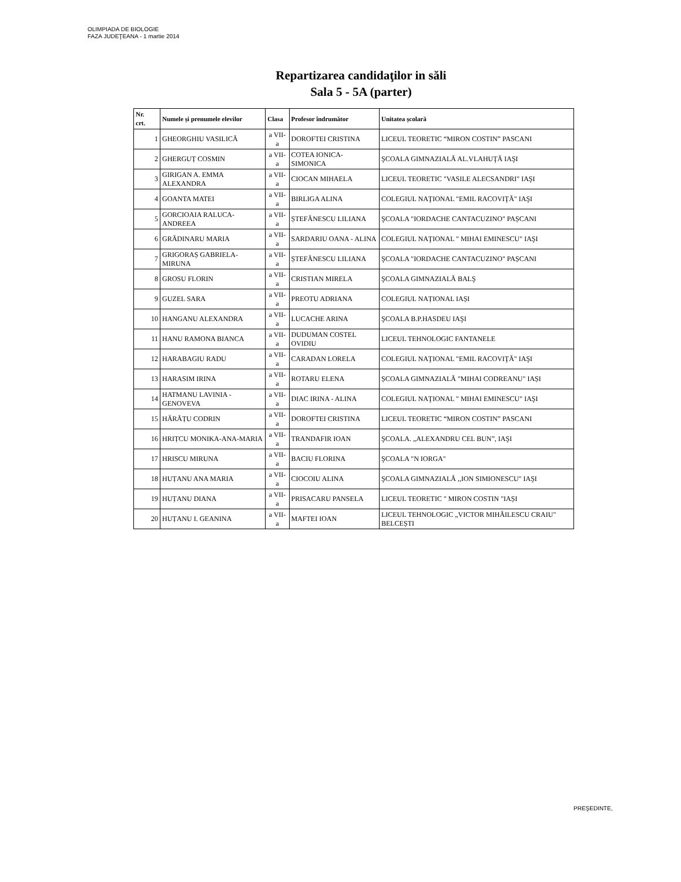OLIMPIADA DE BIOLOGIE
FAZA JUDEŢEANA - 1 martie 2014
Repartizarea candidaţilor in săli
Sala 5 - 5A (parter)
| Nr. crt. | Numele și prenumele elevilor | Clasa | Profesor îndrumător | Unitatea școlară |
| --- | --- | --- | --- | --- |
| 1 | GHEORGHIU VASILICĂ | a VII-a | DOROFTEI CRISTINA | LICEUL TEORETIC “MIRON COSTIN” PASCANI |
| 2 | GHERGUȚ COSMIN | a VII-a | COTEA IONICA-SIMONICA | ŞCOALA GIMNAZIALĂ AL.VLAHUŢĂ IAŞI |
| 3 | GIRIGAN A. EMMA ALEXANDRA | a VII-a | CIOCAN MIHAELA | LICEUL TEORETIC "VASILE ALECSANDRI" IAŞI |
| 4 | GOANTA MATEI | a VII-a | BIRLIGA ALINA | COLEGIUL NAŢIONAL "EMIL RACOVIŢĂ" IAŞI |
| 5 | GORCIOAIA RALUCA-ANDREEA | a VII-a | ȘTEFĂNESCU LILIANA | ŞCOALA "IORDACHE CANTACUZINO" PAȘCANI |
| 6 | GRĂDINARU MARIA | a VII-a | SARDARIU OANA - ALINA | COLEGIUL NAŢIONAL " MIHAI EMINESCU" IAŞI |
| 7 | GRIGORAȘ GABRIELA-MIRUNA | a VII-a | ȘTEFĂNESCU LILIANA | ŞCOALA "IORDACHE CANTACUZINO" PAȘCANI |
| 8 | GROSU FLORIN | a VII-a | CRISTIAN MIRELA | ŞCOALA GIMNAZIALĂ BALŞ |
| 9 | GUZEL SARA | a VII-a | PREOTU ADRIANA | COLEGIUL NAȚIONAL IAȘI |
| 10 | HANGANU ALEXANDRA | a VII-a | LUCACHE ARINA | ŞCOALA B.P.HASDEU IAŞI |
| 11 | HANU RAMONA BIANCA | a VII-a | DUDUMAN COSTEL OVIDIU | LICEUL TEHNOLOGIC FANTANELE |
| 12 | HARABAGIU RADU | a VII-a | CARADAN LORELA | COLEGIUL NAŢIONAL "EMIL RACOVIŢĂ" IAŞI |
| 13 | HARASIM IRINA | a VII-a | ROTARU ELENA | ȘCOALA GIMNAZIALĂ "MIHAI CODREANU" IAȘI |
| 14 | HATMANU LAVINIA - GENOVEVA | a VII-a | DIAC IRINA - ALINA | COLEGIUL NAŢIONAL " MIHAI EMINESCU" IAŞI |
| 15 | HĂRĂȚU CODRIN | a VII-a | DOROFTEI CRISTINA | LICEUL TEORETIC “MIRON COSTIN” PASCANI |
| 16 | HRIȚCU MONIKA-ANA-MARIA | a VII-a | TRANDAFIR IOAN | ŞCOALA. „ALEXANDRU CEL BUN”, IAŞI |
| 17 | HRISCU MIRUNA | a VII-a | BACIU FLORINA | ŞCOALA "N IORGA" |
| 18 | HUȚANU ANA MARIA | a VII-a | CIOCOIU ALINA | ŞCOALA GIMNAZIALĂ ,,ION SIMIONESCU" IAŞI |
| 19 | HUȚANU DIANA | a VII-a | PRISACARU PANSELA | LICEUL TEORETIC " MIRON COSTIN "IAȘI |
| 20 | HUȚANU I. GEANINA | a VII-a | MAFTEI IOAN | LICEUL TEHNOLOGIC „VICTOR MIHĂILESCU CRAIU" BELCEȘTI |
PREŞEDINTE,